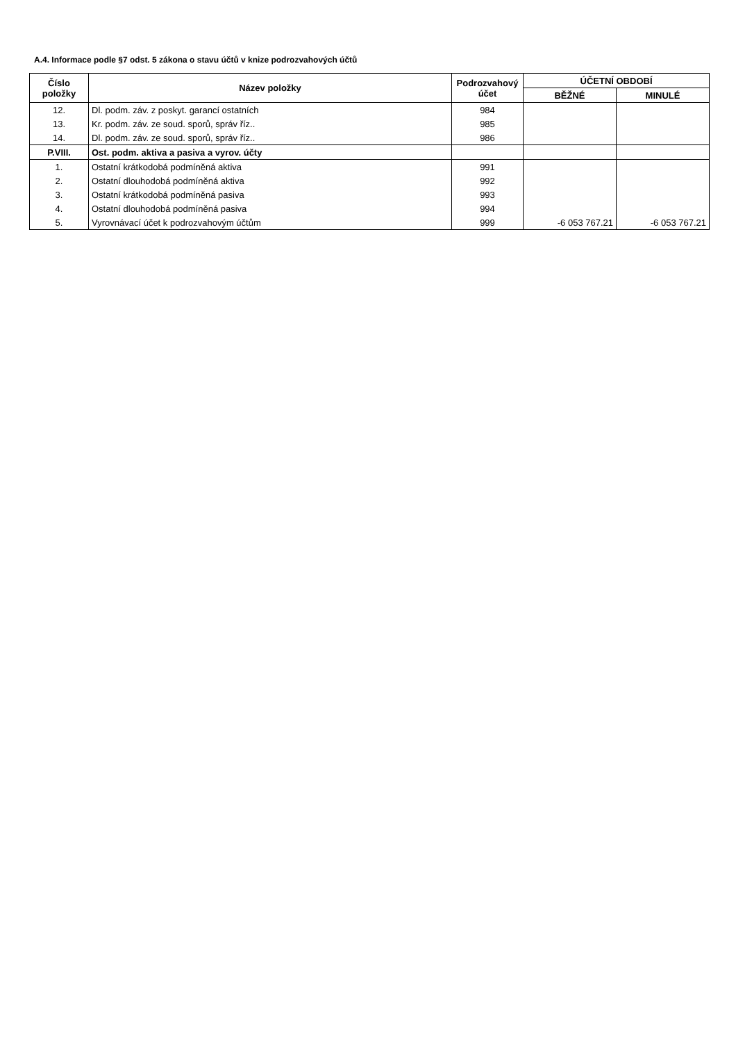A.4. Informace podle §7 odst. 5 zákona o stavu účtů v knize podrozvahových účtů
| Číslo položky | Název položky | Podrozvahový účet | ÚČETNÍ OBDOBÍ | |
| --- | --- | --- | --- | --- |
| | | | BĚŽNÉ | MINULÉ |
| 12. | Dl. podm. záv. z poskyt. garancí ostatních | 984 | | |
| 13. | Kr. podm. záv. ze soud. sporů, správ říz.. | 985 | | |
| 14. | Dl. podm. záv. ze soud. sporů, správ říz.. | 986 | | |
| P.VIII. | Ost. podm. aktiva a pasiva a vyrov. účty | | | |
| 1. | Ostatní krátkodobá podmíněná aktiva | 991 | | |
| 2. | Ostatní dlouhodobá podmíněná aktiva | 992 | | |
| 3. | Ostatní krátkodobá podmíněná pasiva | 993 | | |
| 4. | Ostatní dlouhodobá podmíněná pasiva | 994 | | |
| 5. | Vyrovnávací účet k podrozvahovým účtům | 999 | -6 053 767.21 | -6 053 767.21 |